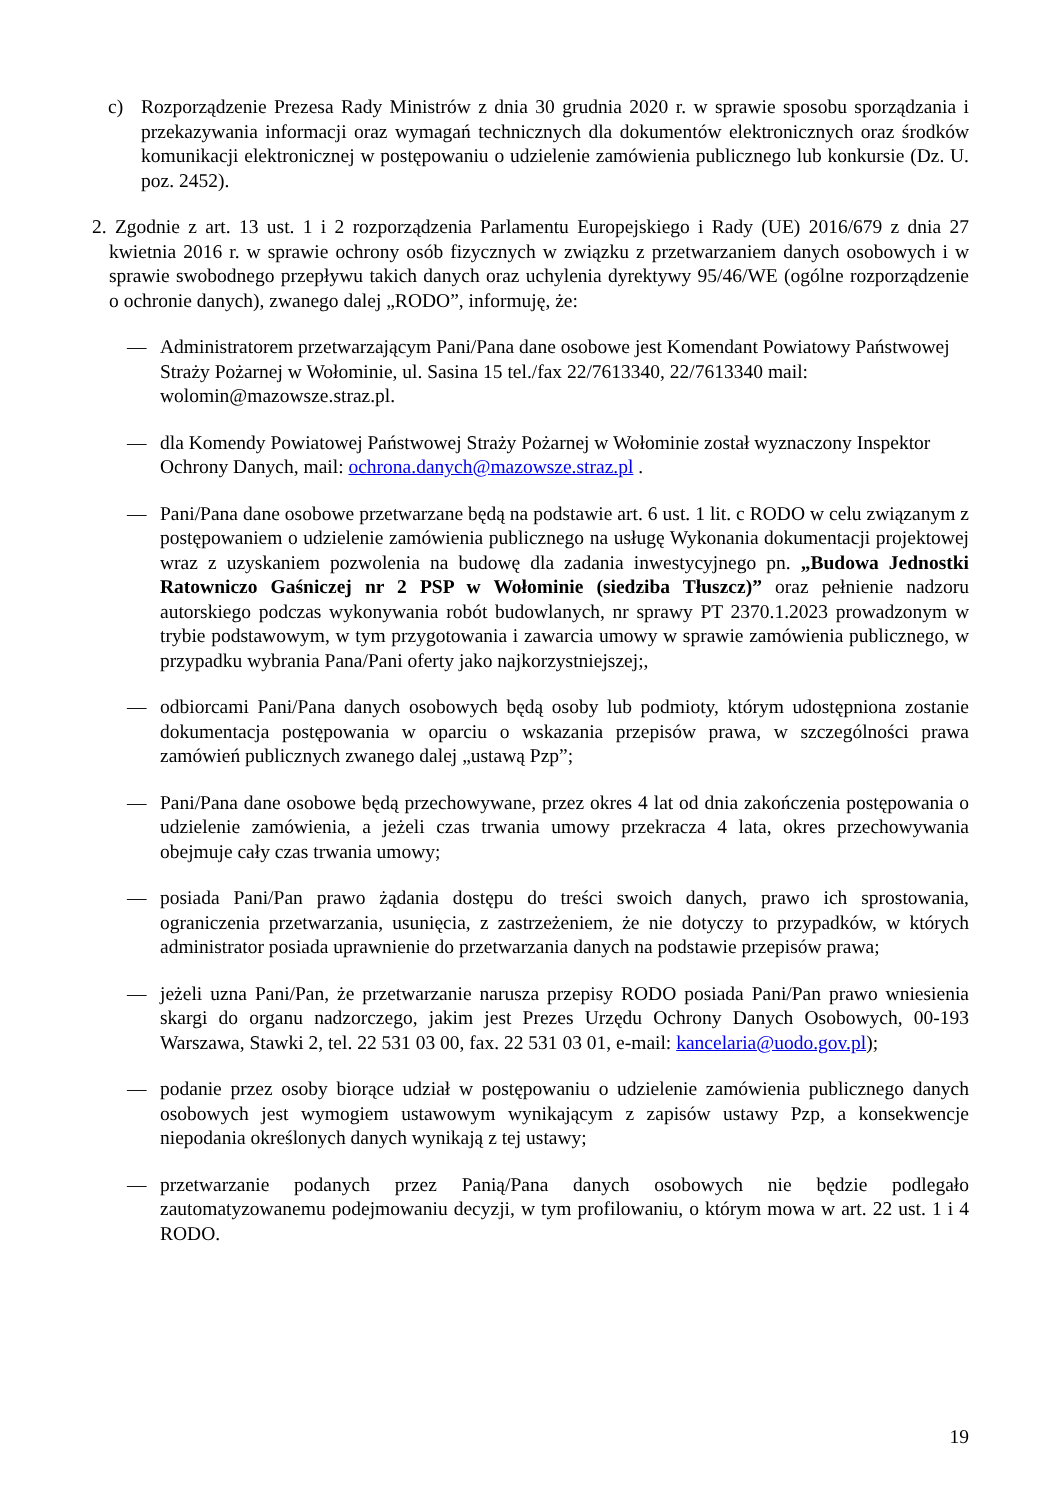c) Rozporządzenie Prezesa Rady Ministrów z dnia 30 grudnia 2020 r. w sprawie sposobu sporządzania i przekazywania informacji oraz wymagań technicznych dla dokumentów elektronicznych oraz środków komunikacji elektronicznej w postępowaniu o udzielenie zamówienia publicznego lub konkursie (Dz. U. poz. 2452).
2. Zgodnie z art. 13 ust. 1 i 2 rozporządzenia Parlamentu Europejskiego i Rady (UE) 2016/679 z dnia 27 kwietnia 2016 r. w sprawie ochrony osób fizycznych w związku z przetwarzaniem danych osobowych i w sprawie swobodnego przepływu takich danych oraz uchylenia dyrektywy 95/46/WE (ogólne rozporządzenie o ochronie danych), zwanego dalej „RODO”, informuję, że:
— Administratorem przetwarzającym Pani/Pana dane osobowe jest Komendant Powiatowy Państwowej Straży Pożarnej w Wołominie, ul. Sasina 15 tel./fax 22/7613340, 22/7613340 mail: wolomin@mazowsze.straz.pl.
— dla Komendy Powiatowej Państwowej Straży Pożarnej w Wołominie został wyznaczony Inspektor Ochrony Danych, mail: ochrona.danych@mazowsze.straz.pl .
— Pani/Pana dane osobowe przetwarzane będą na podstawie art. 6 ust. 1 lit. c RODO w celu związanym z postępowaniem o udzielenie zamówienia publicznego na usługę Wykonania dokumentacji projektowej wraz z uzyskaniem pozwolenia na budowę dla zadania inwestycyjnego pn. „Budowa Jednostki Ratowniczo Gaśniczej nr 2 PSP w Wołominie (siedziba Tłuszcz)” oraz pełnienie nadzoru autorskiego podczas wykonywania robót budowlanych, nr sprawy PT 2370.1.2023 prowadzonym w trybie podstawowym, w tym przygotowania i zawarcia umowy w sprawie zamówienia publicznego, w przypadku wybrania Pana/Pani oferty jako najkorzystniejszej;,
— odbiorcami Pani/Pana danych osobowych będą osoby lub podmioty, którym udostępniona zostanie dokumentacja postępowania w oparciu o wskazania przepisów prawa, w szczególności prawa zamówień publicznych zwanego dalej „ustawą Pzp”;
— Pani/Pana dane osobowe będą przechowywane, przez okres 4 lat od dnia zakończenia postępowania o udzielenie zamówienia, a jeżeli czas trwania umowy przekracza 4 lata, okres przechowywania obejmuje cały czas trwania umowy;
— posiada Pani/Pan prawo żądania dostępu do treści swoich danych, prawo ich sprostowania, ograniczenia przetwarzania, usunięcia, z zastrzeżeniem, że nie dotyczy to przypadków, w których administrator posiada uprawnienie do przetwarzania danych na podstawie przepisów prawa;
— jeżeli uzna Pani/Pan, że przetwarzanie narusza przepisy RODO posiada Pani/Pan prawo wniesienia skargi do organu nadzorczego, jakim jest Prezes Urzędu Ochrony Danych Osobowych, 00-193 Warszawa, Stawki 2, tel. 22 531 03 00, fax. 22 531 03 01, e-mail: kancelaria@uodo.gov.pl);
— podanie przez osoby biorące udział w postępowaniu o udzielenie zamówienia publicznego danych osobowych jest wymogiem ustawowym wynikającym z zapisów ustawy Pzp, a konsekwencje niepodania określonych danych wynikają z tej ustawy;
— przetwarzanie podanych przez Panią/Pana danych osobowych nie będzie podlegało zautomatyzowanemu podejmowaniu decyzji, w tym profilowaniu, o którym mowa w art. 22 ust. 1 i 4 RODO.
19